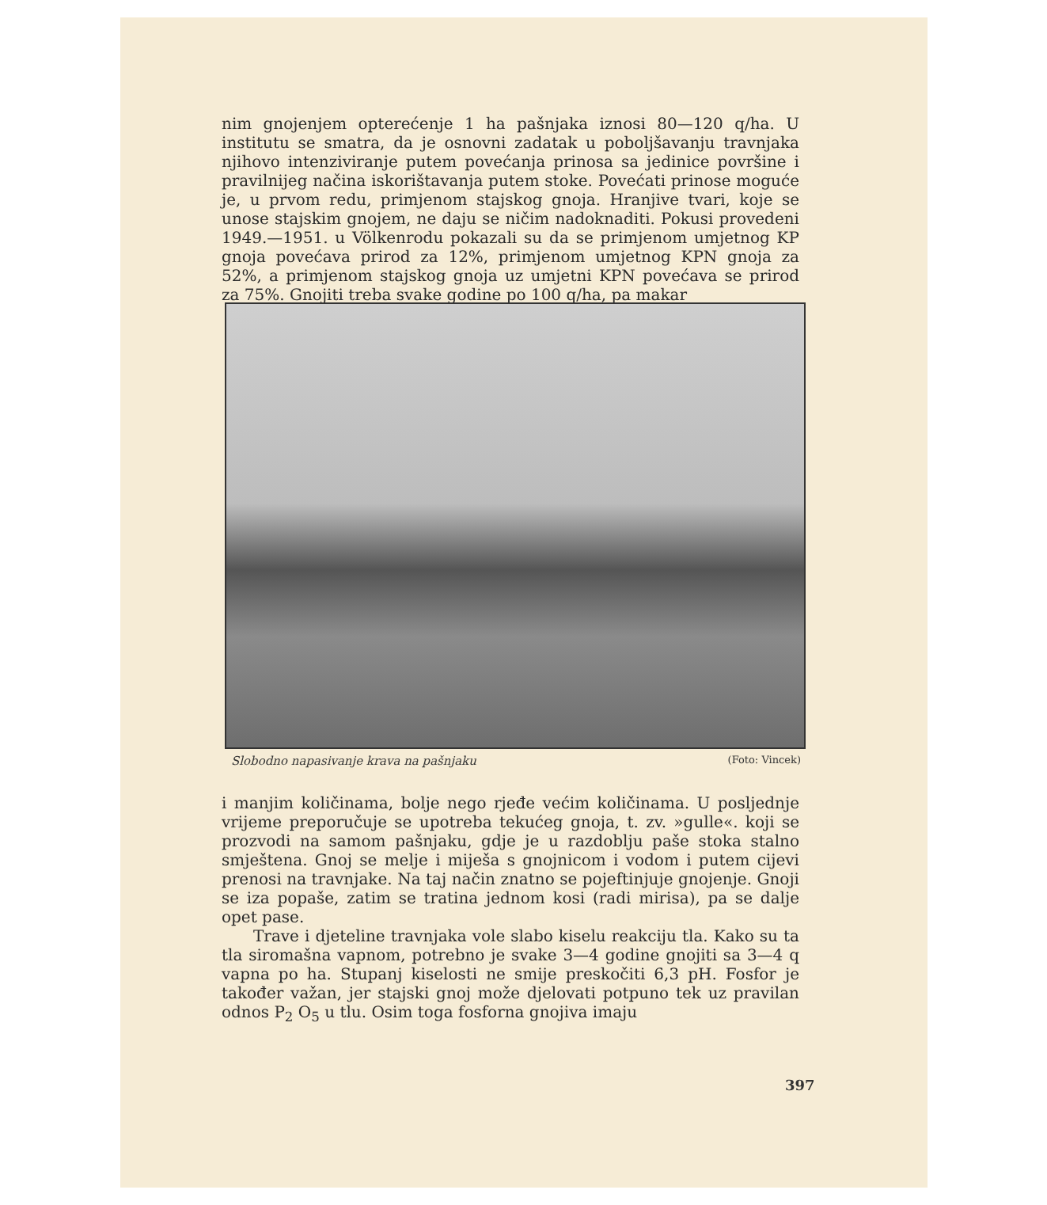nim gnojenjem opterećenje 1 ha pašnjaka iznosi 80—120 q/ha. U institutu se smatra, da je osnovni zadatak u poboljšavanju travnjaka njihovo intenziviranje putem povećanja prinosa sa jedinice površine i pravilnijeg načina iskorištavanja putem stoke. Povećati prinose moguće je, u prvom redu, primjenom stajskog gnoja. Hranjive tvari, koje se unose stajskim gnojem, ne daju se ničim nadoknaditi. Pokusi provedeni 1949.—1951. u Völkenrodu pokazali su da se primjenom umjetnog KP gnoja povećava prirod za 12%, primjenom umjetnog KPN gnoja za 52%, a primjenom stajskog gnoja uz umjetni KPN povećava se prirod za 75%. Gnojiti treba svake godine po 100 q/ha, pa makar
Slobodno napasivanje krava na pašnjaku (Foto: Vincek)
i manjim količinama, bolje nego rjeđe većim količinama. U posljednje vrijeme preporučuje se upotreba tekućeg gnoja, t. zv. »gulle«. koji se prozvodi na samom pašnjaku, gdje je u razdoblju paše stoka stalno smještena. Gnoj se melje i miješa s gnojnicom i vodom i putem cijevi prenosi na travnjake. Na taj način znatno se pojeftinjuje gnojenje. Gnoji se iza popaše, zatim se tratina jednom kosi (radi mirisa), pa se dalje opet pase.
Trave i djeteline travnjaka vole slabo kiselu reakciju tla. Kako su ta tla siromašna vapnom, potrebno je svake 3—4 godine gnojiti sa 3—4 q vapna po ha. Stupanj kiselosti ne smije preskočiti 6,3 pH. Fosfor je također važan, jer stajski gnoj može djelovati potpuno tek uz pravilan odnos P<sub>2</sub> O<sub>5</sub> u tlu. Osim toga fosforna gnojiva imaju
397